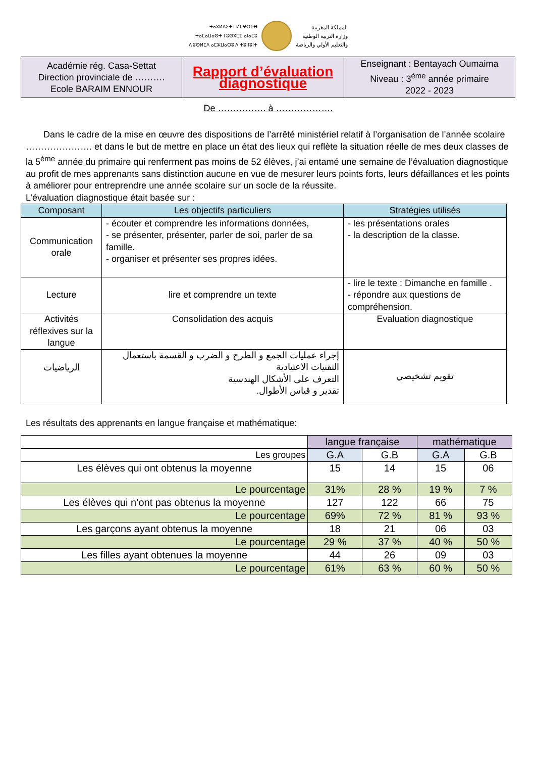ⵜⴰⴳⵍⴷⵉⵜ ⵏ ⵍⵎⵖⵔⵉⴱ
ⵜⴰⵎⴰⵡⴰⵙⵜ ⵏ ⵓⵙⴳⵎⵉ ⴰⵏⴰⵎⵓ
ⴷ ⵓⵙⵍⵎⴷ ⴰⵎⵣⵡⴰⵔⵓ ⴷ ⵜⵓⵏⵏⵓⵏⵜ
المملكة المغربية
وزارة التربية الوطنية
والتعليم الأولي والرياضة
| Académie rég. Casa-Settat Direction provinciale de ………. Ecole BARAIM ENNOUR | Rapport d’évaluation diagnostique | Enseignant : Bentayach Oumaima Niveau : 3<sup>ème</sup> année primaire 2022 - 2023 |
De ……………. à ……………….
Dans le cadre de la mise en œuvre des dispositions de l’arrêté ministériel relatif à l’organisation de l’année scolaire …………………. et dans le but de mettre en place un état des lieux qui reflète la situation réelle de mes deux classes de la 5<sup>ème</sup> année du primaire qui renferment pas moins de 52 élèves, j’ai entamé une semaine de l’évaluation diagnostique au profit de mes apprenants sans distinction aucune en vue de mesurer leurs points forts, leurs défaillances et les points à améliorer pour entreprendre une année scolaire sur un socle de la réussite.
L’évaluation diagnostique était basée sur :
| Composant | Les objectifs particuliers | Stratégies utilisés |
| --- | --- | --- |
| Communication orale | - écouter et comprendre les informations données, - se présenter, présenter, parler de soi, parler de sa famille. - organiser et présenter ses propres idées. | - les présentations orales - la description de la classe. |
| Lecture | lire et comprendre un texte | - lire le texte : Dimanche en famille . - répondre aux questions de compréhension. |
| Activités réflexives sur la langue | Consolidation des acquis | Evaluation diagnostique |
| الرياضيات | إجراء عمليات الجمع و الطرح و الضرب و القسمة باستعمال التقنيات الاعتيادية التعرف على الأشكال الهندسية تقدير و قياس الأطوال. | تقويم تشخيصي |
Les résultats des apprenants en langue française et mathématique:
| | langue française | | mathématique | |
| Les groupes | G.A | G.B | G.A | G.B |
| Les élèves qui ont obtenus la moyenne | 15 | 14 | 15 | 06 |
| Le pourcentage | 31% | 28 % | 19 % | 7 % |
| Les élèves qui n’ont pas obtenus la moyenne | 127 | 122 | 66 | 75 |
| Le pourcentage | 69% | 72 % | 81 % | 93 % |
| Les garçons ayant obtenus la moyenne | 18 | 21 | 06 | 03 |
| Le pourcentage | 29 % | 37 % | 40 % | 50 % |
| Les filles ayant obtenues la moyenne | 44 | 26 | 09 | 03 |
| Le pourcentage | 61% | 63 % | 60 % | 50 % |